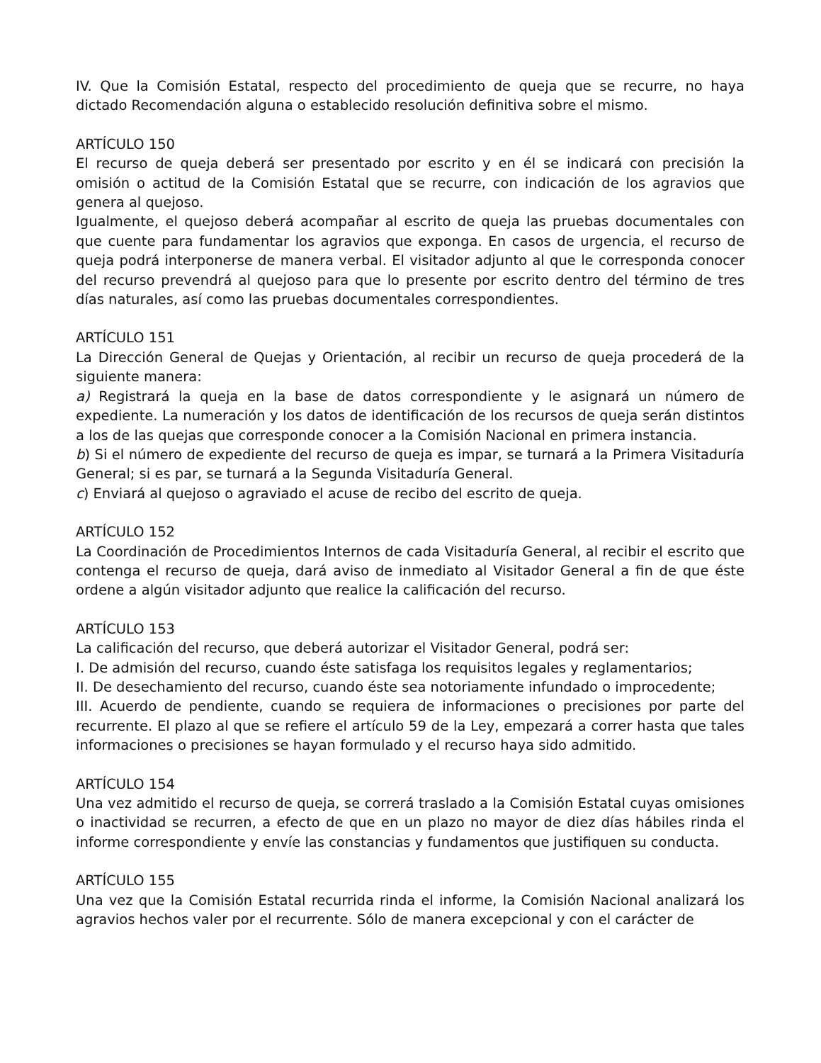IV. Que la Comisión Estatal, respecto del procedimiento de queja que se recurre, no haya dictado Recomendación alguna o establecido resolución definitiva sobre el mismo.
ARTÍCULO 150
El recurso de queja deberá ser presentado por escrito y en él se indicará con precisión la omisión o actitud de la Comisión Estatal que se recurre, con indicación de los agravios que genera al quejoso.
Igualmente, el quejoso deberá acompañar al escrito de queja las pruebas documentales con que cuente para fundamentar los agravios que exponga. En casos de urgencia, el recurso de queja podrá interponerse de manera verbal. El visitador adjunto al que le corresponda conocer del recurso prevendrá al quejoso para que lo presente por escrito dentro del término de tres días naturales, así como las pruebas documentales correspondientes.
ARTÍCULO 151
La Dirección General de Quejas y Orientación, al recibir un recurso de queja procederá de la siguiente manera:
a) Registrará la queja en la base de datos correspondiente y le asignará un número de expediente. La numeración y los datos de identificación de los recursos de queja serán distintos a los de las quejas que corresponde conocer a la Comisión Nacional en primera instancia.
b) Si el número de expediente del recurso de queja es impar, se turnará a la Primera Visitaduría General; si es par, se turnará a la Segunda Visitaduría General.
c) Enviará al quejoso o agraviado el acuse de recibo del escrito de queja.
ARTÍCULO 152
La Coordinación de Procedimientos Internos de cada Visitaduría General, al recibir el escrito que contenga el recurso de queja, dará aviso de inmediato al Visitador General a fin de que éste ordene a algún visitador adjunto que realice la calificación del recurso.
ARTÍCULO 153
La calificación del recurso, que deberá autorizar el Visitador General, podrá ser:
I. De admisión del recurso, cuando éste satisfaga los requisitos legales y reglamentarios;
II. De desechamiento del recurso, cuando éste sea notoriamente infundado o improcedente;
III. Acuerdo de pendiente, cuando se requiera de informaciones o precisiones por parte del recurrente. El plazo al que se refiere el artículo 59 de la Ley, empezará a correr hasta que tales informaciones o precisiones se hayan formulado y el recurso haya sido admitido.
ARTÍCULO 154
Una vez admitido el recurso de queja, se correrá traslado a la Comisión Estatal cuyas omisiones o inactividad se recurren, a efecto de que en un plazo no mayor de diez días hábiles rinda el informe correspondiente y envíe las constancias y fundamentos que justifiquen su conducta.
ARTÍCULO 155
Una vez que la Comisión Estatal recurrida rinda el informe, la Comisión Nacional analizará los agravios hechos valer por el recurrente. Sólo de manera excepcional y con el carácter de